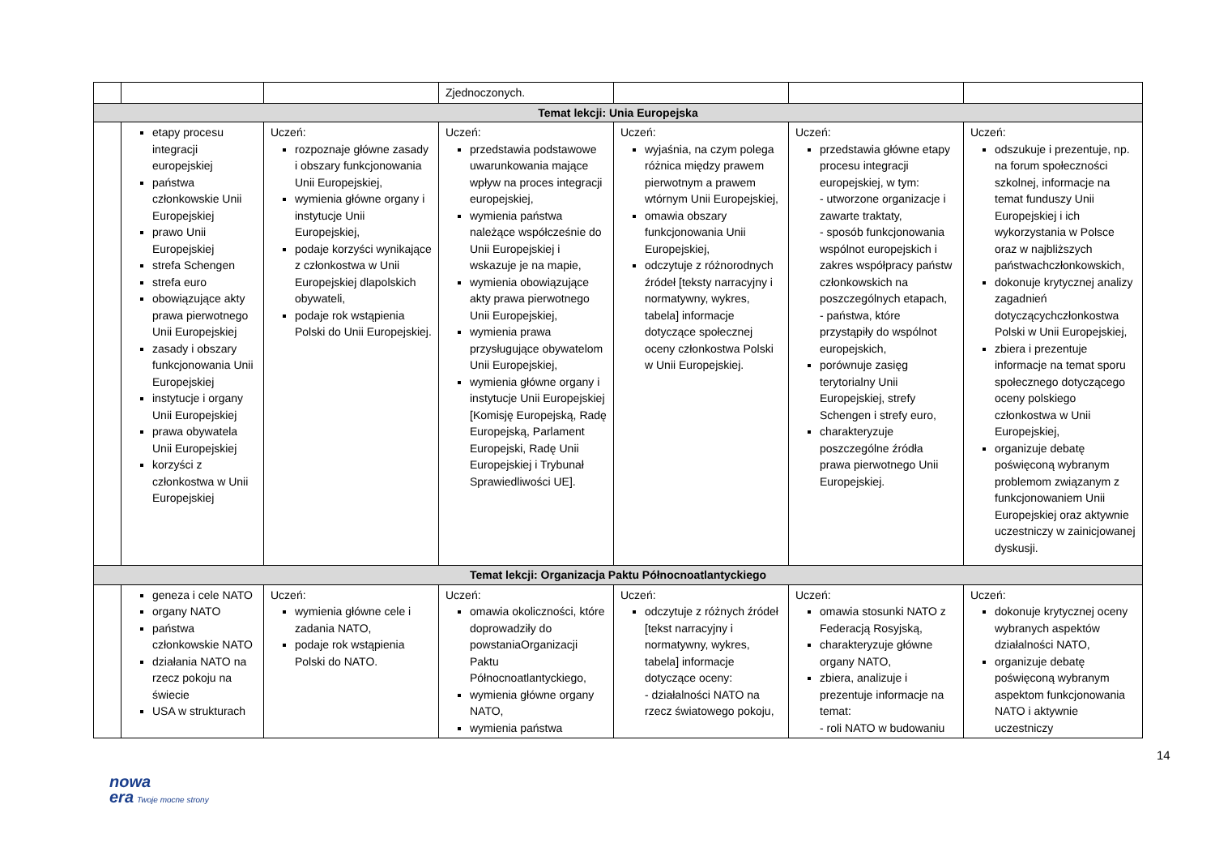| | | | Zjednoczonych. | | | |
| Temat lekcji: Unia Europejska | | | | | | |
| | etapy procesu integracji europejskiej państwa członkowskie Unii Europejskiej prawo Unii Europejskiej strefa Schengen strefa euro obowiązujące akty prawa pierwotnego Unii Europejskiej zasady i obszary funkcjonowania Unii Europejskiej instytucje i organy Unii Europejskiej prawa obywatela Unii Europejskiej korzyści z członkostwa w Unii Europejskiej | Uczeń: rozpoznaje główne zasady i obszary funkcjonowania Unii Europejskiej, wymienia główne organy i instytucje Unii Europejskiej, podaje korzyści wynikające z członkostwa w Unii Europejskiej dlapolskich obywateli, podaje rok wstąpienia Polski do Unii Europejskiej. | Uczeń: przedstawia podstawowe uwarunkowania mające wpływ na proces integracji europejskiej, wymienia państwa należące współcześnie do Unii Europejskiej i wskazuje je na mapie, wymienia obowiązujące akty prawa pierwotnego Unii Europejskiej, wymienia prawa przysługujące obywatelom Unii Europejskiej, wymienia główne organy i instytucje Unii Europejskiej [Komisję Europejską, Radę Europejską, Parlament Europejski, Radę Unii Europejskiej i Trybunał Sprawiedliwości UE]. | Uczeń: wyjaśnia, na czym polega różnica między prawem pierwotnym a prawem wtórnym Unii Europejskiej, omawia obszary funkcjonowania Unii Europejskiej, odczytuje z różnorodnych źródeł [teksty narracyjny i normatywny, wykres, tabela] informacje dotyczące społecznej oceny członkostwa Polski w Unii Europejskiej. | Uczeń: przedstawia główne etapy procesu integracji europejskiej, w tym: - utworzone organizacje i zawarte traktaty, - sposób funkcjonowania wspólnot europejskich i zakres współpracy państw członkowskich na poszczególnych etapach, - państwa, które przystąpiły do wspólnot europejskich, porównuje zasięg terytorialny Unii Europejskiej, strefy Schengen i strefy euro, charakteryzuje poszczególne źródła prawa pierwotnego Unii Europejskiej. | Uczeń: odszukuje i prezentuje, np. na forum społeczności szkolnej, informacje na temat funduszy Unii Europejskiej i ich wykorzystania w Polsce oraz w najbliższych państwachczłonkowskich, dokonuje krytycznej analizy zagadnień dotyczącychczłonkostwa Polski w Unii Europejskiej, zbiera i prezentuje informacje na temat sporu społecznego dotyczącego oceny polskiego członkostwa w Unii Europejskiej, organizuje debatę poświęconą wybranym problemom związanym z funkcjonowaniem Unii Europejskiej oraz aktywnie uczestniczy w zainicjowanej dyskusji. |
| Temat lekcji: Organizacja Paktu Północnoatlantyckiego | | | | | | |
| | geneza i cele NATO organy NATO państwa członkowskie NATO działania NATO na rzecz pokoju na świecie USA w strukturach | Uczeń: wymienia główne cele i zadania NATO, podaje rok wstąpienia Polski do NATO. | Uczeń: omawia okoliczności, które doprowadziły do powstaniaOrganizacji Paktu Północnoatlantyckiego, wymienia główne organy NATO, wymienia państwa | Uczeń: odczytuje z różnych źródeł [tekst narracyjny i normatywny, wykres, tabela] informacje dotyczące oceny: - działalności NATO na rzecz światowego pokoju, | Uczeń: omawia stosunki NATO z Federacją Rosyjską, charakteryzuje główne organy NATO, zbiera, analizuje i prezentuje informacje na temat: - roli NATO w budowaniu | Uczeń: dokonuje krytycznej oceny wybranych aspektów działalności NATO, organizuje debatę poświęconą wybranym aspektom funkcjonowania NATO i aktywnie uczestniczy |
14
nowa
era Twoje mocne strony